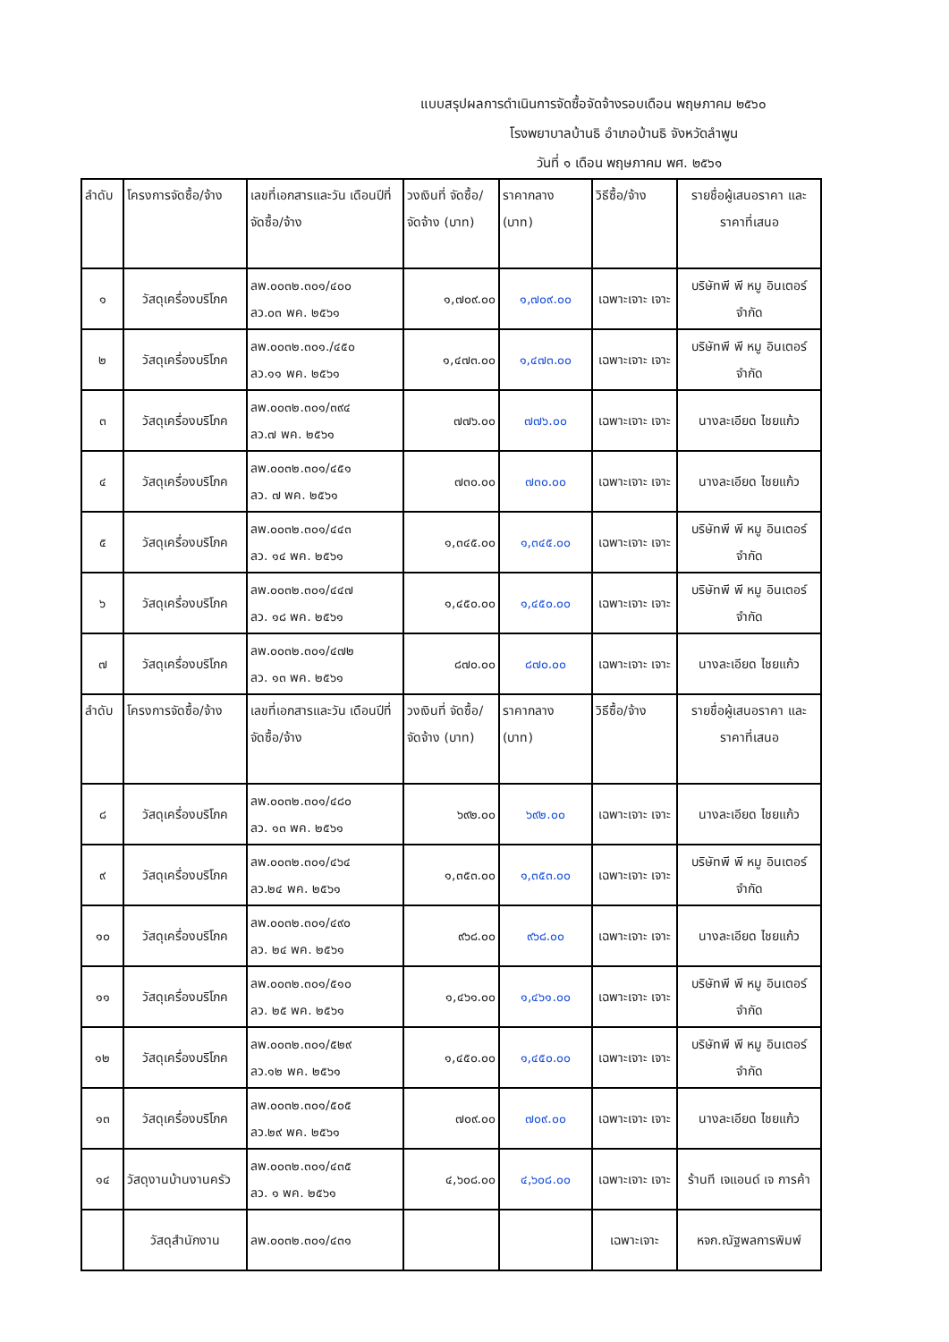แบบสรุปผลการดำเนินการจัดซื้อจัดจ้างรอบเดือน พฤษภาคม ๒๕๖๐
โรงพยาบาลบ้านธิ อำเภอบ้านธิ จังหวัดลำพูน
วันที่ ๑ เดือน พฤษภาคม พศ. ๒๕๖๑
| ลำดับ | โครงการจัดซื้อ/จ้าง | เลขที่เอกสารและวัน เดือนปีที่จัดซื้อ/จ้าง | วงเงินที่ จัดซื้อ/จัดจ้าง (บาท) | ราคากลาง (บาท) | วิธีซื้อ/จ้าง | รายชื่อผู้เสนอราคา และราคาที่เสนอ |
| --- | --- | --- | --- | --- | --- | --- |
| ๑ | วัสดุเครื่องบริโภค | ลพ.๐๐๓๒.๓๐๑/๔๐๐ ลว.๐๓ พค. ๒๕๖๑ | ๑,๗๐๙.๐๐ | ๑,๗๐๙.๐๐ | เฉพาะเจาะ เจาะ | บริษัทพี พี หมู อินเตอร์จำกัด |
| ๒ | วัสดุเครื่องบริโภค | ลพ.๐๐๓๒.๓๐๑./๔๕๐ ลว.๑๑ พค. ๒๕๖๑ | ๑,๔๗๓.๐๐ | ๑,๔๗๓.๐๐ | เฉพาะเจาะ เจาะ | บริษัทพี พี หมู อินเตอร์จำกัด |
| ๓ | วัสดุเครื่องบริโภค | ลพ.๐๐๓๒.๓๐๑/๓๙๔ ลว.๗ พค. ๒๕๖๑ | ๗๗๖.๐๐ | ๗๗๖.๐๐ | เฉพาะเจาะ เจาะ | นางละเอียด ไชยแก้ว |
| ๔ | วัสดุเครื่องบริโภค | ลพ.๐๐๓๒.๓๐๑/๔๕๑ ลว. ๗ พค. ๒๕๖๑ | ๗๓๐.๐๐ | ๗๓๐.๐๐ | เฉพาะเจาะ เจาะ | นางละเอียด ไชยแก้ว |
| ๕ | วัสดุเครื่องบริโภค | ลพ.๐๐๓๒.๓๐๑/๔๔๓ ลว. ๑๔ พค. ๒๕๖๑ | ๑,๓๔๕.๐๐ | ๑,๓๔๕.๐๐ | เฉพาะเจาะ เจาะ | บริษัทพี พี หมู อินเตอร์จำกัด |
| ๖ | วัสดุเครื่องบริโภค | ลพ.๐๐๓๒.๓๐๑/๔๔๗ ลว. ๑๘ พค. ๒๕๖๑ | ๑,๔๕๐.๐๐ | ๑,๔๕๐.๐๐ | เฉพาะเจาะ เจาะ | บริษัทพี พี หมู อินเตอร์จำกัด |
| ๗ | วัสดุเครื่องบริโภค | ลพ.๐๐๓๒.๓๐๑/๔๗๒ ลว. ๑๓ พค. ๒๕๖๑ | ๘๗๐.๐๐ | ๘๗๐.๐๐ | เฉพาะเจาะ เจาะ | นางละเอียด ไชยแก้ว |
| ลำดับ | โครงการจัดซื้อ/จ้าง | เลขที่เอกสารและวัน เดือนปีที่จัดซื้อ/จ้าง | วงเงินที่ จัดซื้อ/จัดจ้าง (บาท) | ราคากลาง (บาท) | วิธีซื้อ/จ้าง | รายชื่อผู้เสนอราคา และราคาที่เสนอ |
| ๘ | วัสดุเครื่องบริโภค | ลพ.๐๐๓๒.๓๐๑/๔๘๐ ลว. ๑๓ พค. ๒๕๖๑ | ๖๙๒.๐๐ | ๖๙๒.๐๐ | เฉพาะเจาะ เจาะ | นางละเอียด ไชยแก้ว |
| ๙ | วัสดุเครื่องบริโภค | ลพ.๐๐๓๒.๓๐๑/๔๖๔ ลว.๒๔ พค. ๒๕๖๑ | ๑,๓๕๓.๐๐ | ๑,๓๕๓.๐๐ | เฉพาะเจาะ เจาะ | บริษัทพี พี หมู อินเตอร์จำกัด |
| ๑๐ | วัสดุเครื่องบริโภค | ลพ.๐๐๓๒.๓๐๑/๔๙๐ ลว. ๒๔ พค. ๒๕๖๑ | ๙๖๘.๐๐ | ๙๖๘.๐๐ | เฉพาะเจาะ เจาะ | นางละเอียด ไชยแก้ว |
| ๑๑ | วัสดุเครื่องบริโภค | ลพ.๐๐๓๒.๓๐๑/๕๑๐ ลว. ๒๕ พค. ๒๕๖๑ | ๑,๔๖๑.๐๐ | ๑,๔๖๑.๐๐ | เฉพาะเจาะ เจาะ | บริษัทพี พี หมู อินเตอร์จำกัด |
| ๑๒ | วัสดุเครื่องบริโภค | ลพ.๐๐๓๒.๓๐๑/๕๒๙ ลว.๑๒ พค. ๒๕๖๑ | ๑,๔๕๐.๐๐ | ๑,๔๕๐.๐๐ | เฉพาะเจาะ เจาะ | บริษัทพี พี หมู อินเตอร์จำกัด |
| ๑๓ | วัสดุเครื่องบริโภค | ลพ.๐๐๓๒.๓๐๑/๕๐๕ ลว.๒๙ พค. ๒๕๖๑ | ๗๐๙.๐๐ | ๗๐๙.๐๐ | เฉพาะเจาะ เจาะ | นางละเอียด ไชยแก้ว |
| ๑๔ | วัสดุงานบ้านงานครัว | ลพ.๐๐๓๒.๓๐๑/๔๓๕ ลว. ๑ พค. ๒๕๖๑ | ๔,๖๐๘.๐๐ | ๔,๖๐๘.๐๐ | เฉพาะเจาะ เจาะ | ร้านที เจแอนด์ เจ การค้า |
| | วัสดุสำนักงาน | ลพ.๐๐๓๒.๓๐๑/๔๓๑ | | | เฉพาะเจาะ | หจก.ณัฐพลการพิมพ์ |